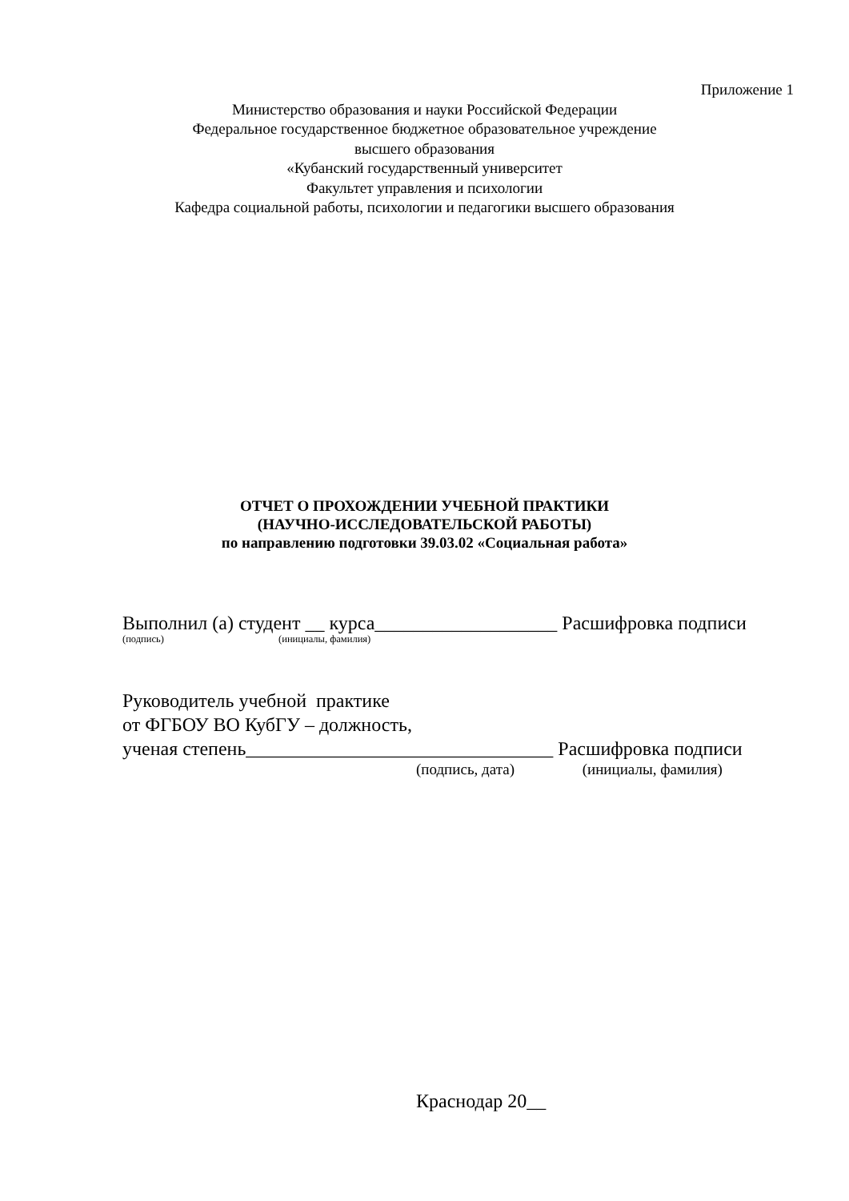Приложение 1
Министерство образования и науки Российской Федерации
Федеральное государственное бюджетное образовательное учреждение
высшего образования
«Кубанский государственный университет
Факультет управления и психологии
Кафедра социальной работы, психологии и педагогики высшего образования
ОТЧЕТ О ПРОХОЖДЕНИИ УЧЕБНОЙ ПРАКТИКИ
(НАУЧНО-ИССЛЕДОВАТЕЛЬСКОЙ РАБОТЫ)
по направлению подготовки 39.03.02 «Социальная работа»
Выполнил (а) студент __ курса___________________ Расшифровка подписи
(подпись) (инициалы, фамилия)
Руководитель учебной практике
от ФГБОУ ВО КубГУ – должность,
ученая степень________________________________ Расшифровка подписи
(подпись, дата) (инициалы, фамилия)
Краснодар 20__